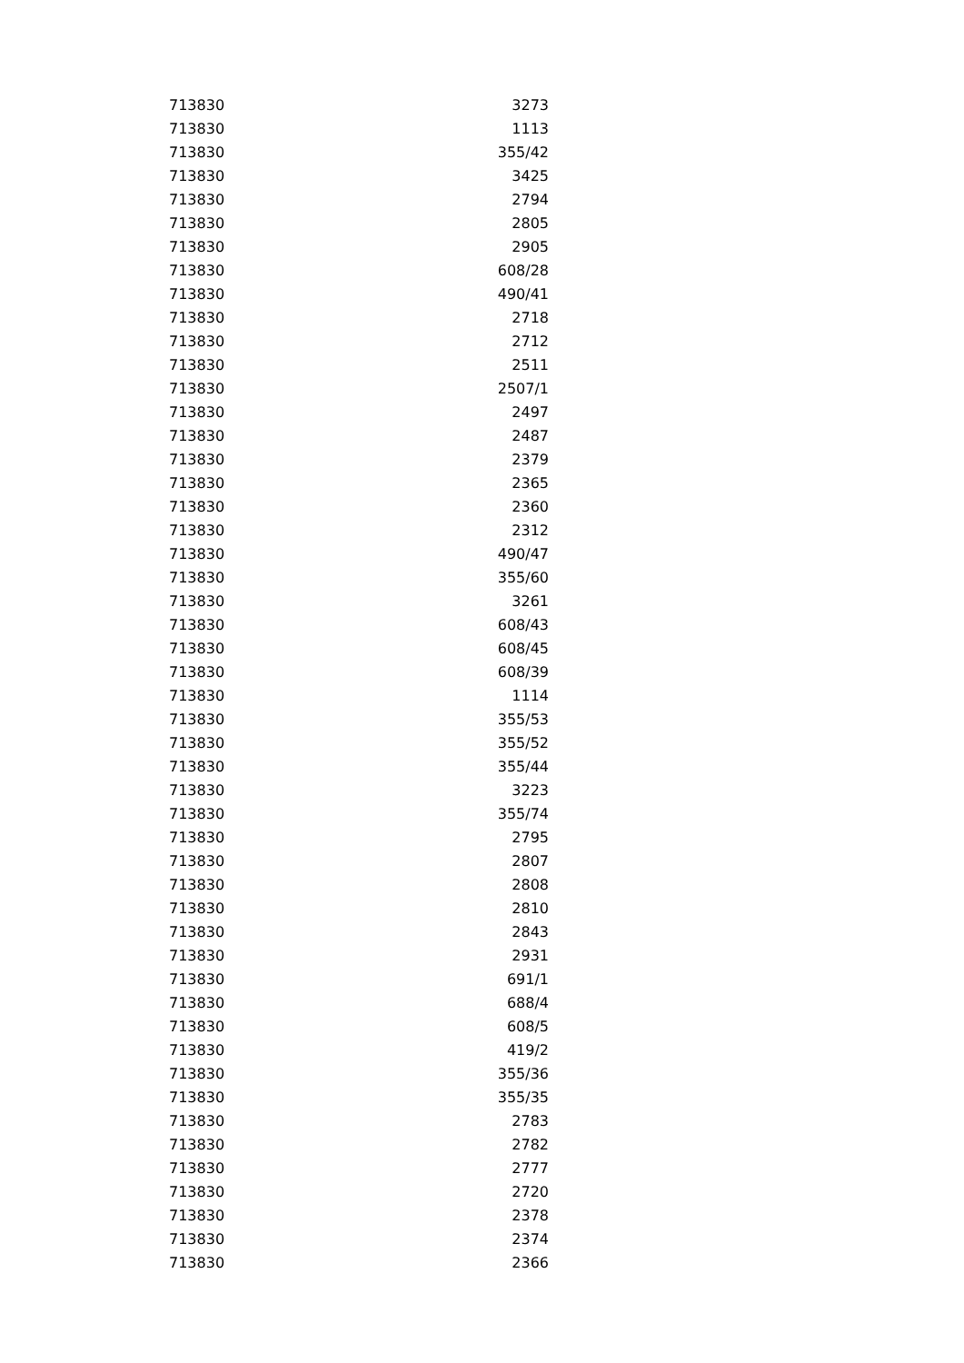| 713830 | 3273 |
| 713830 | 1113 |
| 713830 | 355/42 |
| 713830 | 3425 |
| 713830 | 2794 |
| 713830 | 2805 |
| 713830 | 2905 |
| 713830 | 608/28 |
| 713830 | 490/41 |
| 713830 | 2718 |
| 713830 | 2712 |
| 713830 | 2511 |
| 713830 | 2507/1 |
| 713830 | 2497 |
| 713830 | 2487 |
| 713830 | 2379 |
| 713830 | 2365 |
| 713830 | 2360 |
| 713830 | 2312 |
| 713830 | 490/47 |
| 713830 | 355/60 |
| 713830 | 3261 |
| 713830 | 608/43 |
| 713830 | 608/45 |
| 713830 | 608/39 |
| 713830 | 1114 |
| 713830 | 355/53 |
| 713830 | 355/52 |
| 713830 | 355/44 |
| 713830 | 3223 |
| 713830 | 355/74 |
| 713830 | 2795 |
| 713830 | 2807 |
| 713830 | 2808 |
| 713830 | 2810 |
| 713830 | 2843 |
| 713830 | 2931 |
| 713830 | 691/1 |
| 713830 | 688/4 |
| 713830 | 608/5 |
| 713830 | 419/2 |
| 713830 | 355/36 |
| 713830 | 355/35 |
| 713830 | 2783 |
| 713830 | 2782 |
| 713830 | 2777 |
| 713830 | 2720 |
| 713830 | 2378 |
| 713830 | 2374 |
| 713830 | 2366 |